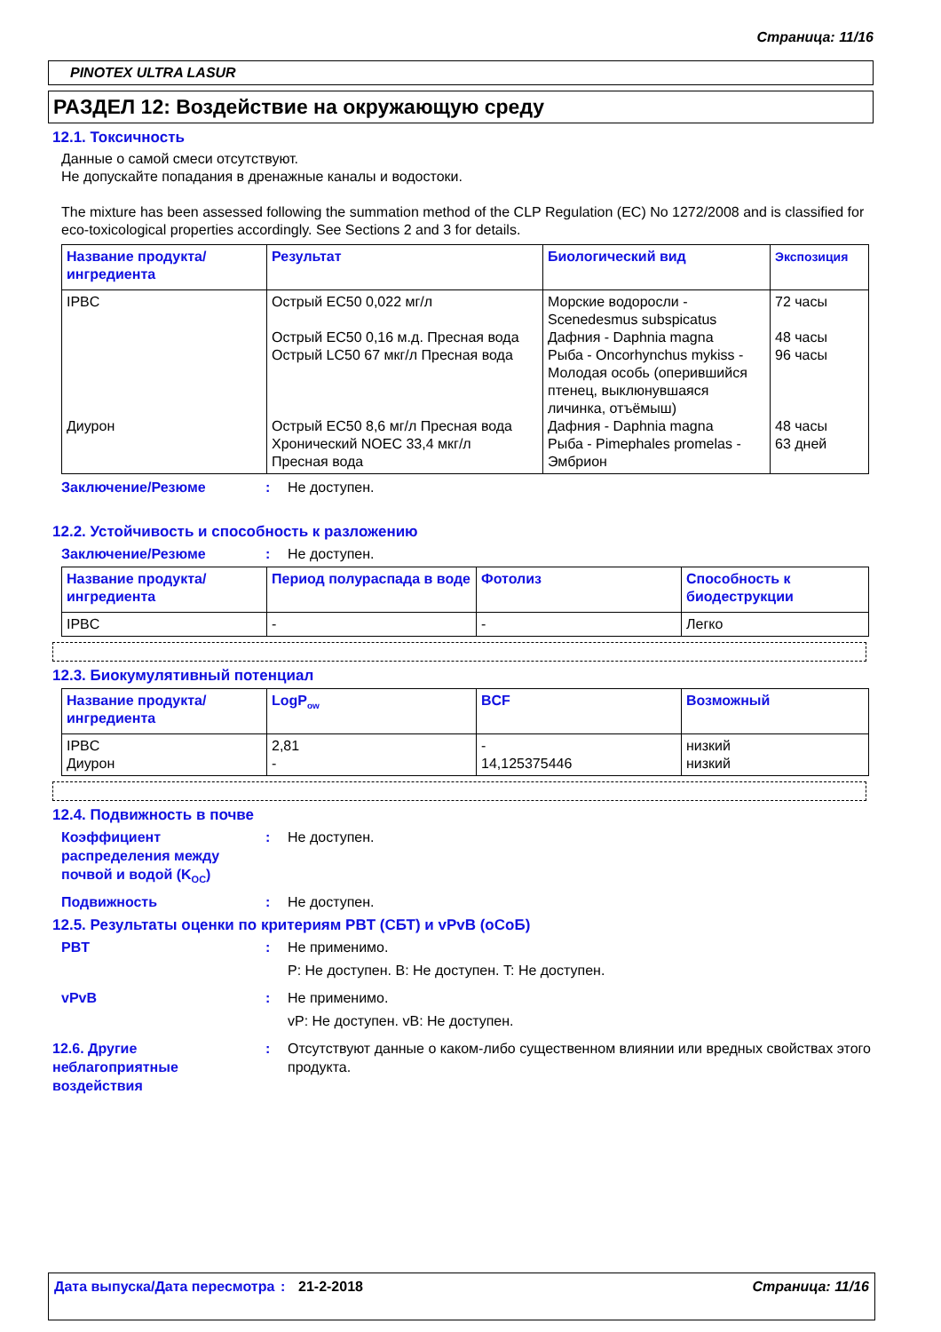Страница: 11/16
PINOTEX ULTRA LASUR
РАЗДЕЛ 12: Воздействие на окружающую среду
12.1. Токсичность
Данные о самой смеси отсутствуют.
Не допускайте попадания в дренажные каналы и водостоки.
The mixture has been assessed following the summation method of the CLP Regulation (EC) No 1272/2008 and is classified for eco-toxicological properties accordingly. See Sections 2 and 3 for details.
| Название продукта/ ингредиента | Результат | Биологический вид | Экспозиция |
| --- | --- | --- | --- |
| IPBC Диурон | Острый EC50 0,022 мг/л Острый EC50 0,16 м.д. Пресная вода Острый LC50 67 мкг/л Пресная вода Острый EC50 8,6 мг/л Пресная вода Хронический NOEC 33,4 мкг/л Пресная вода | Морские водоросли - Scenedesmus subspicatus Дафния - Daphnia magna Рыба - Oncorhynchus mykiss - Молодая особь (оперившийся птенец, выклюнувшаяся личинка, отъёмыш) Дафния - Daphnia magna Рыба - Pimephales promelas - Эмбрион | 72 часы 48 часы 96 часы 48 часы 63 дней |
Заключение/Резюме: Не доступен.
12.2. Устойчивость и способность к разложению
Заключение/Резюме: Не доступен.
| Название продукта/ ингредиента | Период полураспада в воде | Фотолиз | Способность к биодеструкции |
| --- | --- | --- | --- |
| IPBC | - | - | Легко |
12.3. Биокумулятивный потенциал
| Название продукта/ ингредиента | LogP<sub>ow</sub> | BCF | Возможный |
| --- | --- | --- | --- |
| IPBC Диурон | 2,81 - | - 14,125375446 | низкий низкий |
12.4. Подвижность в почве
Коэффициент распределения между почвой и водой (K<sub>OC</sub>): Не доступен.
Подвижность: Не доступен.
12.5. Результаты оценки по критериям PBT (СБТ) и vPvB (оСоБ)
PBT: Не применимо.
P: Не доступен. B: Не доступен. T: Не доступен.
vPvB: Не применимо.
vP: Не доступен. vB: Не доступен.
12.6. Другие неблагоприятные воздействия: Отсутствуют данные о каком-либо существенном влиянии или вредных свойствах этого продукта.
Дата выпуска/Дата пересмотра: 21-2-2018 Страница: 11/16